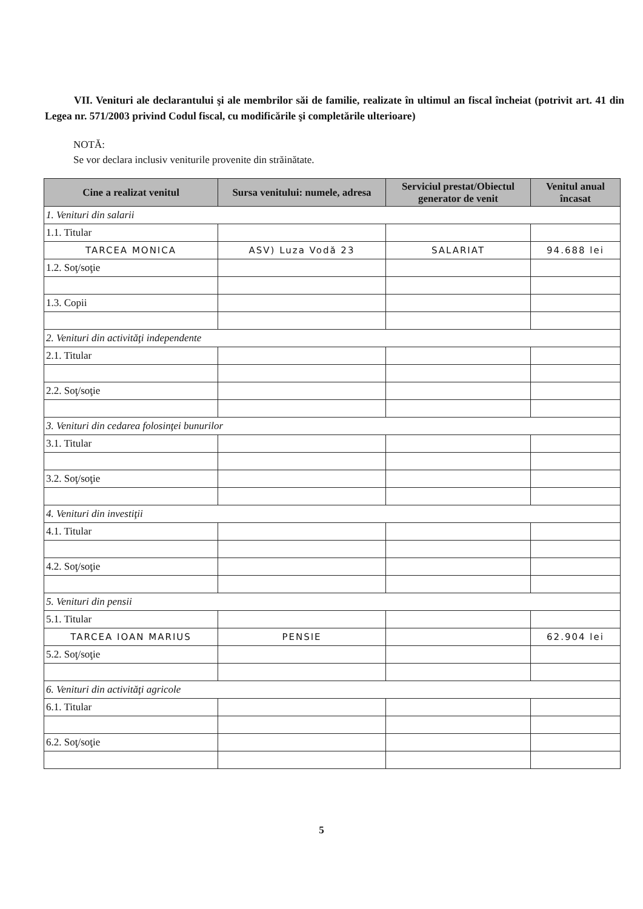VII. Venituri ale declarantului şi ale membrilor săi de familie, realizate în ultimul an fiscal încheiat (potrivit art. 41 din Legea nr. 571/2003 privind Codul fiscal, cu modificările şi completările ulterioare)
NOTĂ:
Se vor declara inclusiv veniturile provenite din străinătate.
| Cine a realizat venitul | Sursa venitului: numele, adresa | Serviciul prestat/Obiectul generator de venit | Venitul anual încasat |
| --- | --- | --- | --- |
| 1. Venituri din salarii | | | |
| 1.1. Titular | | | |
| TARCEA MONICA | ASV) Luza Vodă 23 | SALARIAT | 94.688 lei |
| 1.2. Soţ/soţie | | | |
| 1.3. Copii | | | |
| 2. Venituri din activităţi independente | | | |
| 2.1. Titular | | | |
| 2.2. Soţ/soţie | | | |
| 3. Venituri din cedarea folosinţei bunurilor | | | |
| 3.1. Titular | | | |
| 3.2. Soţ/soţie | | | |
| 4. Venituri din investiţii | | | |
| 4.1. Titular | | | |
| 4.2. Soţ/soţie | | | |
| 5. Venituri din pensii | | | |
| 5.1. Titular | | | |
| TARCEA IOAN MARIUS | PENSIE | | 62.904 lei |
| 5.2. Soţ/soţie | | | |
| 6. Venituri din activităţi agricole | | | |
| 6.1. Titular | | | |
| 6.2. Soţ/soţie | | | |
5